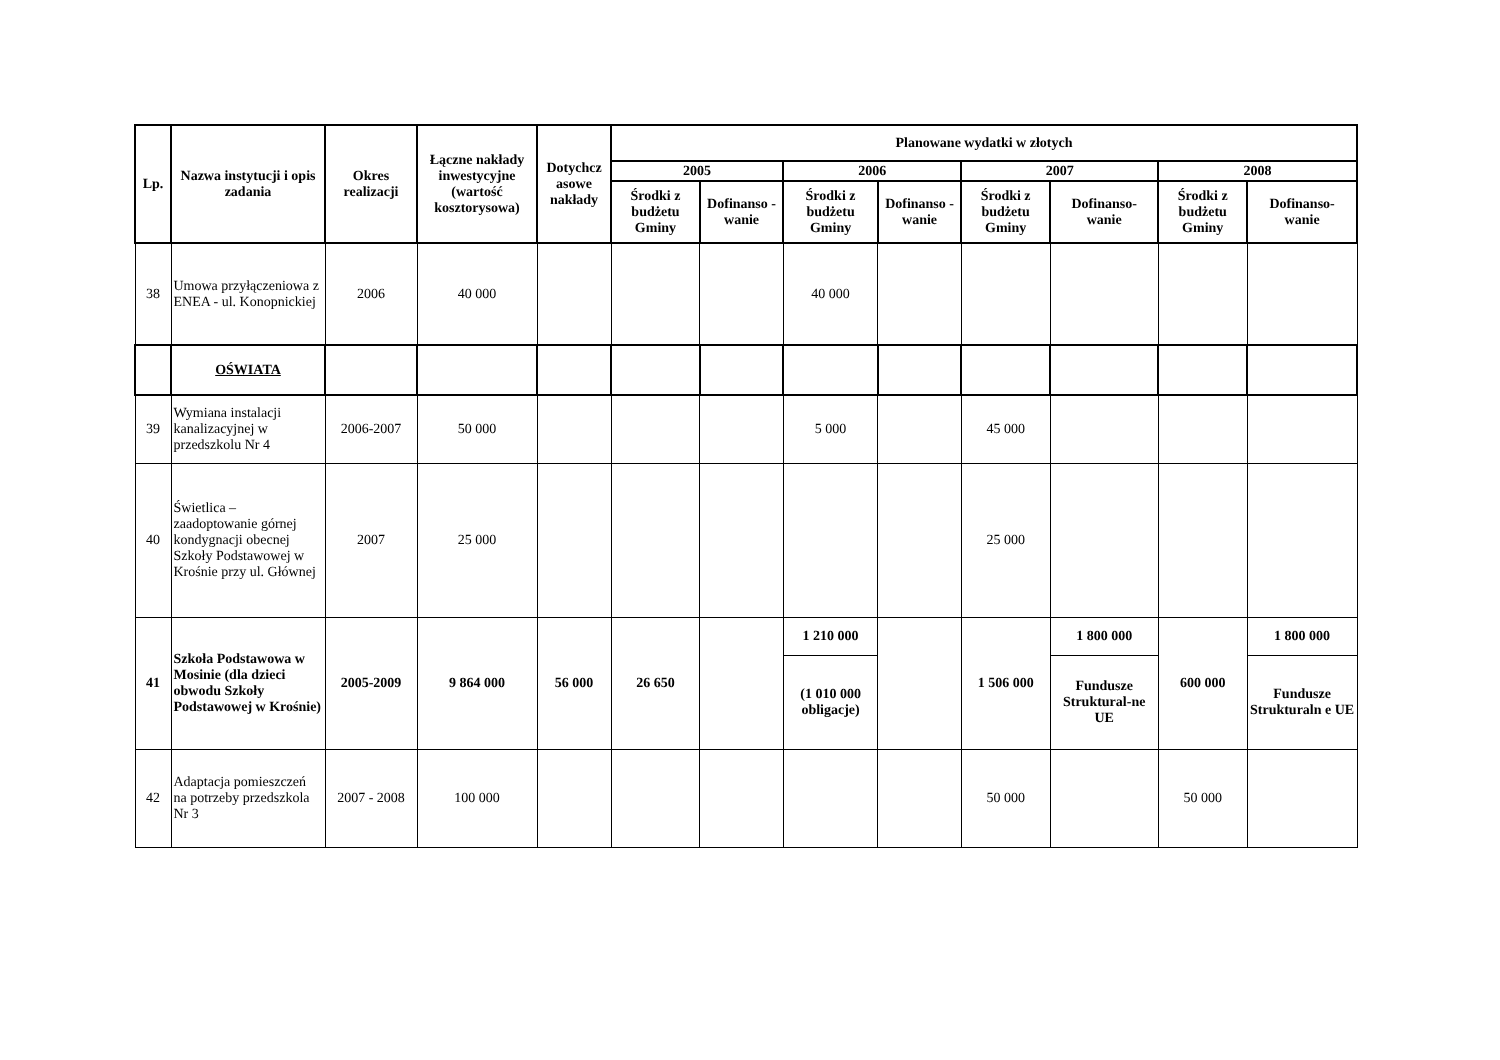| Lp. | Nazwa instytucji i opis zadania | Okres realizacji | Łączne nakłady inwestycyjne (wartość kosztorysowa) | Dotychcz asowe nakłady | Planowane wydatki w złotych | | | | | | | |
| --- | --- | --- | --- | --- | --- | --- | --- | --- | --- | --- | --- | --- |
| | | | | | 2005 | | 2006 | | 2007 | | 2008 | |
| | | | | | Środki z budżetu Gminy | Dofinanso - wanie | Środki z budżetu Gminy | Dofinanso - wanie | Środki z budżetu Gminy | Dofinanso- wanie | Środki z budżetu Gminy | Dofinanso- wanie |
| 38 | Umowa przyłączeniowa z ENEA - ul. Konopnickiej | 2006 | 40 000 | | | | 40 000 | | | | | |
| | OŚWIATA | | | | | | | | | | | |
| 39 | Wymiana instalacji kanalizacyjnej w przedszkolu Nr 4 | 2006-2007 | 50 000 | | | | 5 000 | | 45 000 | | | |
| 40 | Świetlica – zaadoptowanie górnej kondygnacji obecnej Szkoły Podstawowej w Krośnie przy ul. Głównej | 2007 | 25 000 | | | | | | 25 000 | | | |
| 41 | Szkoła Podstawowa w Mosinie (dla dzieci obwodu Szkoły Podstawowej w Krośnie) | 2005-2009 | 9 864 000 | 56 000 | 26 650 | | 1 210 000 | | 1 506 000 | 1 800 000 | 600 000 | 1 800 000 |
| | | | | | | | (1 010 000 obligacje) | | | Fundusze Struktural-ne UE | | Fundusze Strukturaln e UE |
| 42 | Adaptacja pomieszczeń na potrzeby przedszkola Nr 3 | 2007 - 2008 | 100 000 | | | | | | 50 000 | | 50 000 | |